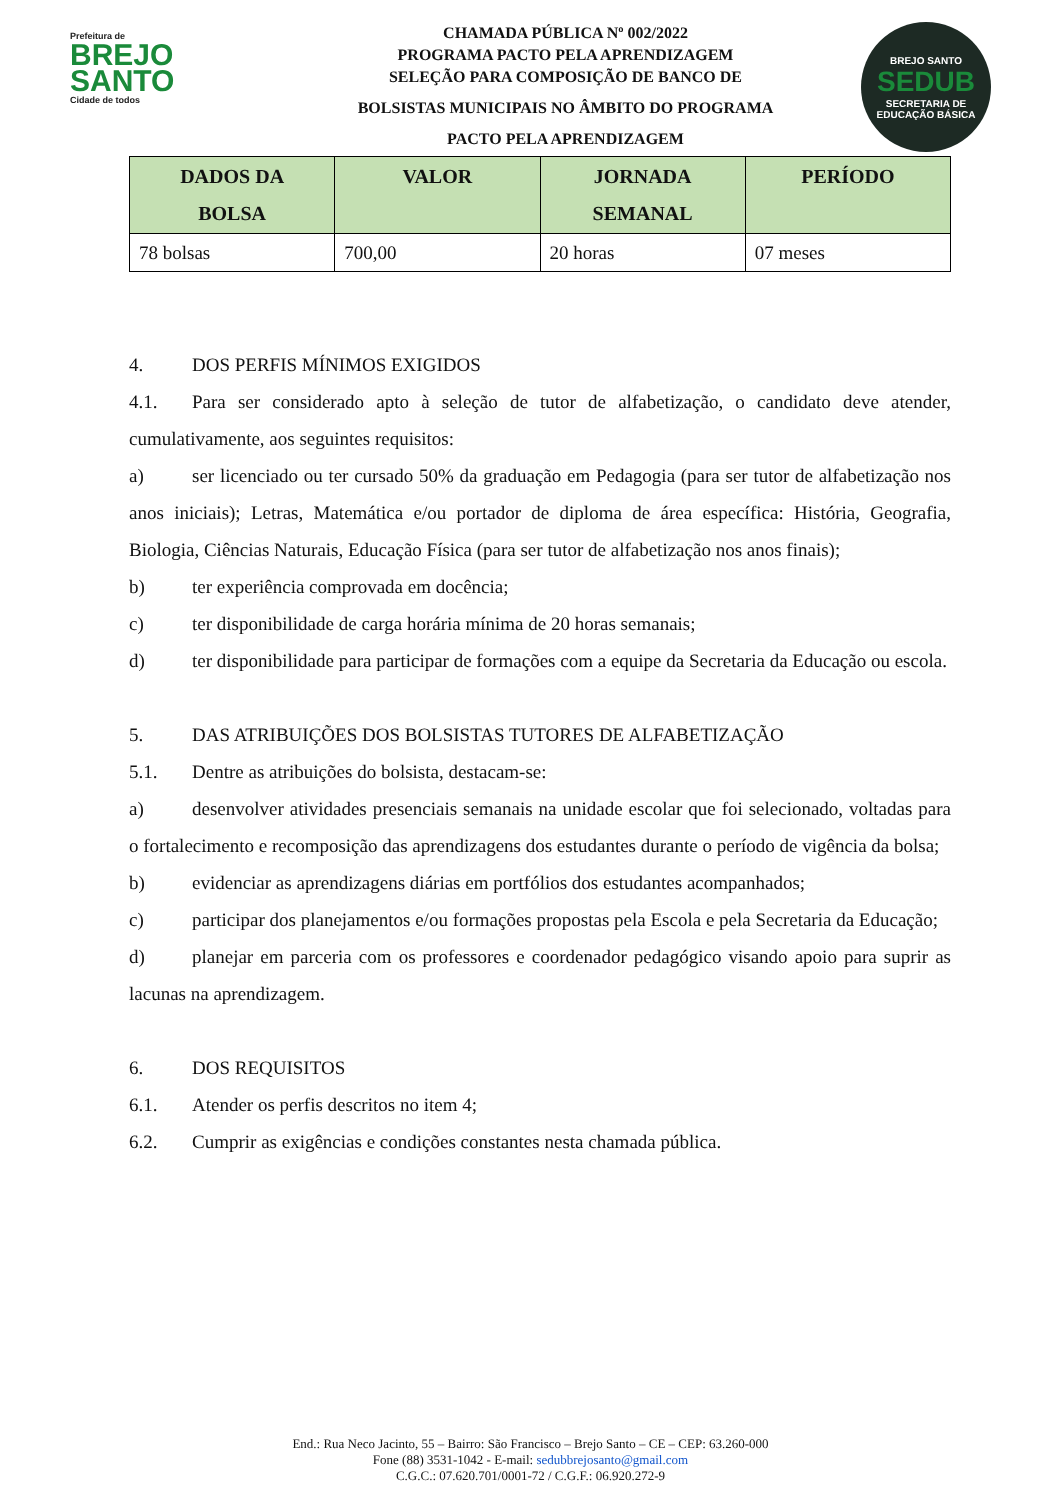Prefeitura de
BREJO
SANTO
Cidade de todos
CHAMADA PÚBLICA Nº 002/2022
PROGRAMA PACTO PELA APRENDIZAGEM
SELEÇÃO PARA COMPOSIÇÃO DE BANCO DE
BOLSISTAS MUNICIPAIS NO ÂMBITO DO PROGRAMA
PACTO PELA APRENDIZAGEM
BREJO SANTO
SEDUB
SECRETARIA DE EDUCAÇÃO BÁSICA
| DADOS DA BOLSA | VALOR | JORNADA SEMANAL | PERÍODO |
| --- | --- | --- | --- |
| 78 bolsas | 700,00 | 20 horas | 07 meses |
4. DOS PERFIS MÍNIMOS EXIGIDOS
4.1. Para ser considerado apto à seleção de tutor de alfabetização, o candidato deve atender, cumulativamente, aos seguintes requisitos:
a) ser licenciado ou ter cursado 50% da graduação em Pedagogia (para ser tutor de alfabetização nos anos iniciais); Letras, Matemática e/ou portador de diploma de área específica: História, Geografia, Biologia, Ciências Naturais, Educação Física (para ser tutor de alfabetização nos anos finais);
b) ter experiência comprovada em docência;
c) ter disponibilidade de carga horária mínima de 20 horas semanais;
d) ter disponibilidade para participar de formações com a equipe da Secretaria da Educação ou escola.
5. DAS ATRIBUIÇÕES DOS BOLSISTAS TUTORES DE ALFABETIZAÇÃO
5.1. Dentre as atribuições do bolsista, destacam-se:
a) desenvolver atividades presenciais semanais na unidade escolar que foi selecionado, voltadas para o fortalecimento e recomposição das aprendizagens dos estudantes durante o período de vigência da bolsa;
b) evidenciar as aprendizagens diárias em portfólios dos estudantes acompanhados;
c) participar dos planejamentos e/ou formações propostas pela Escola e pela Secretaria da Educação;
d) planejar em parceria com os professores e coordenador pedagógico visando apoio para suprir as lacunas na aprendizagem.
6. DOS REQUISITOS
6.1. Atender os perfis descritos no item 4;
6.2. Cumprir as exigências e condições constantes nesta chamada pública.
End.: Rua Neco Jacinto, 55 – Bairro: São Francisco – Brejo Santo – CE – CEP: 63.260-000
Fone (88) 3531-1042 - E-mail: sedubbrejosanto@gmail.com
C.G.C.: 07.620.701/0001-72 / C.G.F.: 06.920.272-9